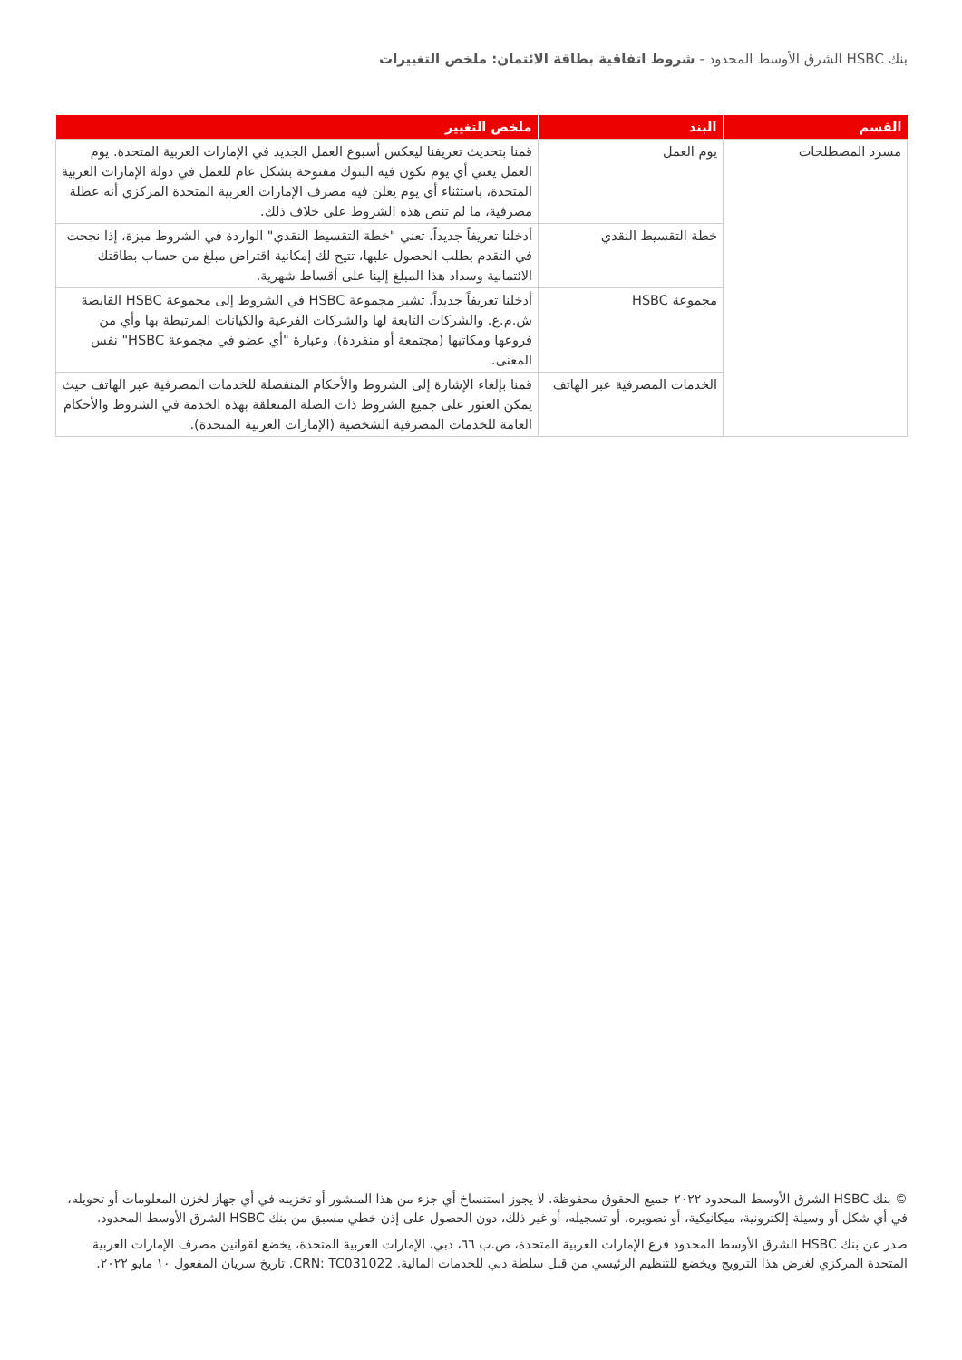بنك HSBC الشرق الأوسط المحدود - شروط اتفاقية بطاقة الائتمان: ملخص التغييرات
| القسم | البند | ملخص التغيير |
| --- | --- | --- |
| مسرد المصطلحات | يوم العمل | قمنا بتحديث تعريفنا ليعكس أسبوع العمل الجديد في الإمارات العربية المتحدة. يوم العمل يعني أي يوم تكون فيه البنوك مفتوحة بشكل عام للعمل في دولة الإمارات العربية المتحدة، باستثناء أي يوم يعلن فيه مصرف الإمارات العربية المتحدة المركزي أنه عطلة مصرفية، ما لم تنص هذه الشروط على خلاف ذلك. |
| | خطة التقسيط النقدي | أدخلنا تعريفاً جديداً. تعني "خطة التقسيط النقدي" الواردة في الشروط ميزة، إذا نجحت في التقدم بطلب الحصول عليها، تتيح لك إمكانية اقتراض مبلغ من حساب بطاقتك الائتمانية وسداد هذا المبلغ إلينا على أقساط شهرية. |
| | مجموعة HSBC | أدخلنا تعريفاً جديداً. تشير مجموعة HSBC في الشروط إلى مجموعة HSBC القابضة ش.م.ع. والشركات التابعة لها والشركات الفرعية والكيانات المرتبطة بها وأي من فروعها ومكاتبها (مجتمعة أو منفردة)، وعبارة "أي عضو في مجموعة HSBC" نفس المعنى. |
| | الخدمات المصرفية عبر الهاتف | قمنا بإلغاء الإشارة إلى الشروط والأحكام المنفصلة للخدمات المصرفية عبر الهاتف حيث يمكن العثور على جميع الشروط ذات الصلة المتعلقة بهذه الخدمة في الشروط والأحكام العامة للخدمات المصرفية الشخصية (الإمارات العربية المتحدة). |
© بنك HSBC الشرق الأوسط المحدود ٢٠٢٢ جميع الحقوق محفوظة. لا يجوز استنساخ أي جزء من هذا المنشور أو تخزينه في أي جهاز لخزن المعلومات أو تحويله، في أي شكل أو وسيلة إلكترونية، ميكانيكية، أو تصويره، أو تسجيله، أو غير ذلك، دون الحصول على إذن خطي مسبق من بنك HSBC الشرق الأوسط المحدود.
صدر عن بنك HSBC الشرق الأوسط المحدود فرع الإمارات العربية المتحدة، ص.ب ٦٦، دبي، الإمارات العربية المتحدة، يخضع لقوانين مصرف الإمارات العربية المتحدة المركزي لغرض هذا الترويج ويخضع للتنظيم الرئيسي من قبل سلطة دبي للخدمات المالية. CRN: TC031022. تاريخ سريان المفعول ١٠ مايو ٢٠٢٢.